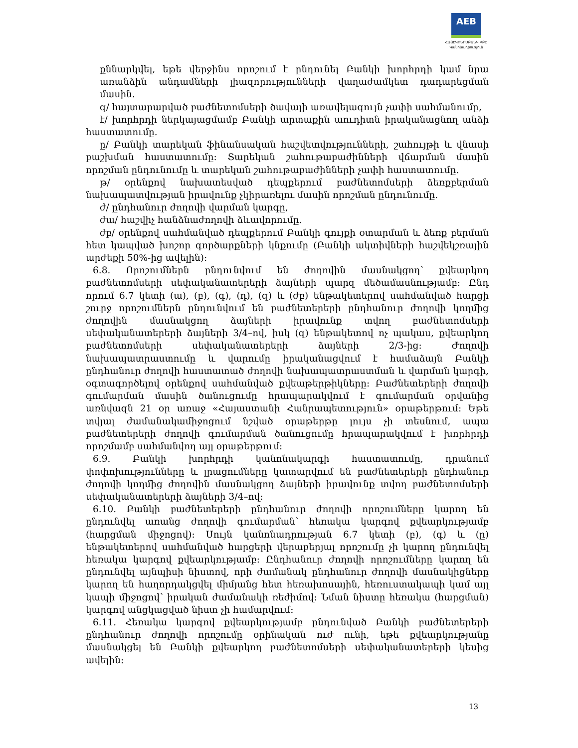AEB
ՀԱՅԷԿՈՆՈՄԲԱՆԿ ԲԲԸ
Կանոնադրություն
քննարկվել, եթե վերջինս որոշում է ընդունել Բանկի խորհրդի կամ նրա առանձին անդամների լիազորությունների վաղաժամկետ դադարեցման մասին.
զ/ հայտարարված բաժնետոմսերի ծավալի առավելագույն չափի սահմանումը,
է/ խորհրդի ներկայացմամբ Բանկի արտաքին աուդիտն իրականացնող անձի հաստատումը.
ը/ Բանկի տարեկան ֆինանսական հաշվետվությունների, շահույթի և վնասի բաշխման հաստատումը: Տարեկան շահութաբաժինների վճարման մասին որոշման ընդունումը և տարեկան շահութաբաժինների չափի հաստատումը.
թ/ օրենքով նախատեսված դեպքերում բաժնետոմսերի ձեռքբերման նախապատվության իրավունք չկիրառելու մասին որոշման ընդունումը.
ժ/ ընդհանուր ժողովի վարման կարգը,
ժա/ հաշվիչ հանձնաժողովի ձևավորումը.
ժբ/ օրենքով սահմանված դեպքերում Բանկի գույքի օտարման և ձեռք բերման հետ կապված խոշոր գործարքների կնքումը (Բանկի ակտիվների հաշվեկշռային արժեքի 50%-ից ավելին):
6.8. Որոշումներն ընդունվում են ժողովին մասնակցող՝ քվեարկող բաժնետոմսերի սեփականատերերի ձայների պարզ մեծամասնությամբ: Ընդ որում 6.7 կետի (ա), (բ), (գ), (դ), (զ) և (ժբ) ենթակետերով սահմանված հարցի շուրջ որոշումներն ընդունվում են բաժնետերերի ընդհանուր ժողովի կողմից ժողովին մասնակցող ձայների իրավունք տվող բաժնետոմսերի սեփականատերերի ձայների 3/4–ով, իսկ (զ) ենթակետով ոչ պակաս, քվեարկող բաժնետոմսերի սեփականատերերի ձայների 2/3-ից: Ժողովի նախապատրաստումը և վարումը իրականացվում է համաձայն Բանկի ընդհանուր ժողովի հաստատած ժողովի նախապատրաստման և վարման կարգի, օգտագործելով օրենքով սահմանված քվեաթերթիկները: Բաժնետերերի ժողովի գումարման մասին ծանուցումը հրապարակվում է գումարման օրվանից առնվազն 21 օր առաջ «Հայաստանի Հանրապետություն» օրաթերթում: Եթե տվյալ ժամանակամիջոցում նշված օրաթերթը լույս չի տեսնում, ապա բաժնետերերի ժողովի գումարման ծանուցումը հրապարակվում է խորհրդի որոշմամբ սահմանվող այլ օրաթերթում:
6.9. Բանկի խորհրդի կանոնակարգի հաստատումը, դրանում փոփոխությունները և լրացումները կատարվում են բաժնետերերի ընդհանուր ժողովի կողմից ժողովին մասնակցող ձայների իրավունք տվող բաժնետոմսերի սեփականատերերի ձայների 3/4–ով:
6.10. Բանկի բաժնետերերի ընդհանուր ժողովի որոշումները կարող են ընդունվել առանց ժողովի գումարման՝ հեռակա կարգով քվեարկությամբ (հարցման միջոցով): Սույն կանոնադրության 6.7 կետի (բ), (գ) և (ը) ենթակետերով սահմանված հարցերի վերաբերյալ որոշումը չի կարող ընդունվել հեռակա կարգով քվեարկությամբ: Ընդհանուր ժողովի որոշումները կարող են ընդունվել այնպիսի նիստով, որի ժամանակ ընդհանուր ժողովի մասնակիցները կարող են հաղորդակցվել միմյանց հետ հեռախոսային, հեռուստակապի կամ այլ կապի միջոցով՝ իրական ժամանակի ռեժիմով: Նման նիստը հեռակա (հարցման) կարգով անցկացված նիստ չի համարվում:
6.11. Հեռակա կարգով քվեարկությամբ ընդունված Բանկի բաժնետերերի ընդհանուր ժողովի որոշումը օրինական ուժ ունի, եթե քվեարկությանը մասնակցել են Բանկի քվեարկող բաժնետոմսերի սեփականատերերի կեսից ավելին:
13